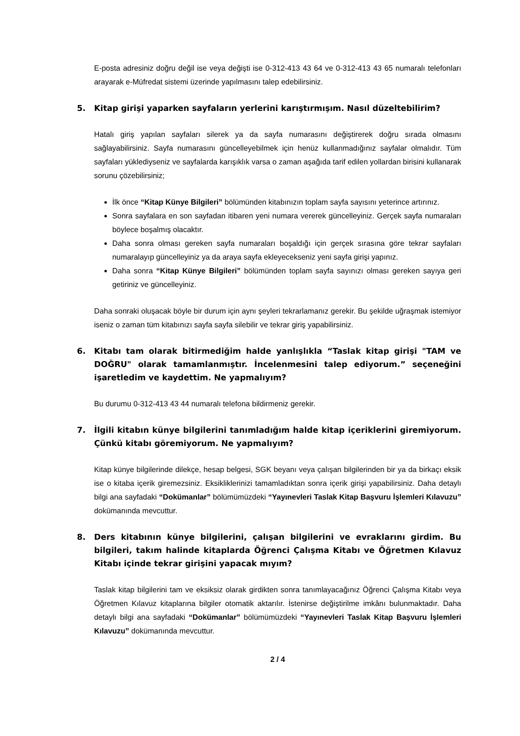E-posta adresiniz doğru değil ise veya değişti ise 0-312-413 43 64 ve 0-312-413 43 65 numaralı telefonları arayarak e-Müfredat sistemi üzerinde yapılmasını talep edebilirsiniz.
5. Kitap girişi yaparken sayfaların yerlerini karıştırmışım. Nasıl düzeltebilirim?
Hatalı giriş yapılan sayfaları silerek ya da sayfa numarasını değiştirerek doğru sırada olmasını sağlayabilirsiniz. Sayfa numarasını güncelleyebilmek için henüz kullanmadığınız sayfalar olmalıdır. Tüm sayfaları yüklediyseniz ve sayfalarda karışıklık varsa o zaman aşağıda tarif edilen yollardan birisini kullanarak sorunu çözebilirsiniz;
İlk önce “Kitap Künye Bilgileri” bölümünden kitabınızın toplam sayfa sayısını yeterince artırınız.
Sonra sayfalara en son sayfadan itibaren yeni numara vererek güncelleyiniz. Gerçek sayfa numaraları böylece boşalmış olacaktır.
Daha sonra olması gereken sayfa numaraları boşaldığı için gerçek sırasına göre tekrar sayfaları numaralayıp güncelleyiniz ya da araya sayfa ekleyecekseniz yeni sayfa girişi yapınız.
Daha sonra “Kitap Künye Bilgileri” bölümünden toplam sayfa sayınızı olması gereken sayıya geri getiriniz ve güncelleyiniz.
Daha sonraki oluşacak böyle bir durum için aynı şeyleri tekrarlamanız gerekir. Bu şekilde uğraşmak istemiyor iseniz o zaman tüm kitabınızı sayfa sayfa silebilir ve tekrar giriş yapabilirsiniz.
6. Kitabı tam olarak bitirmediğim halde yanlışlıkla “Taslak kitap girişi "TAM ve DOĞRU" olarak tamamlanmıştır. İncelenmesini talep ediyorum.” seçeneğini işaretledim ve kaydettim. Ne yapmalıyım?
Bu durumu 0-312-413 43 44 numaralı telefona bildirmeniz gerekir.
7. İlgili kitabın künye bilgilerini tanımladığım halde kitap içeriklerini giremiyorum. Çünkü kitabı göremiyorum. Ne yapmalıyım?
Kitap künye bilgilerinde dilekçe, hesap belgesi, SGK beyanı veya çalışan bilgilerinden bir ya da birkaçı eksik ise o kitaba içerik giremezsiniz. Eksikliklerinizi tamamladıktan sonra içerik girişi yapabilirsiniz. Daha detaylı bilgi ana sayfadaki “Dokümanlar” bölümümüzdeki “Yayınevleri Taslak Kitap Başvuru İşlemleri Kılavuzu” dokümanında mevcuttur.
8. Ders kitabının künye bilgilerini, çalışan bilgilerini ve evraklarını girdim. Bu bilgileri, takım halinde kitaplarda Öğrenci Çalışma Kitabı ve Öğretmen Kılavuz Kitabı içinde tekrar girişini yapacak mıyım?
Taslak kitap bilgilerini tam ve eksiksiz olarak girdikten sonra tanımlayacağınız Öğrenci Çalışma Kitabı veya Öğretmen Kılavuz kitaplarına bilgiler otomatik aktarılır. İstenirse değiştirilme imkânı bulunmaktadır. Daha detaylı bilgi ana sayfadaki “Dokümanlar” bölümümüzdeki “Yayınevleri Taslak Kitap Başvuru İşlemleri Kılavuzu” dokümanında mevcuttur.
2 / 4